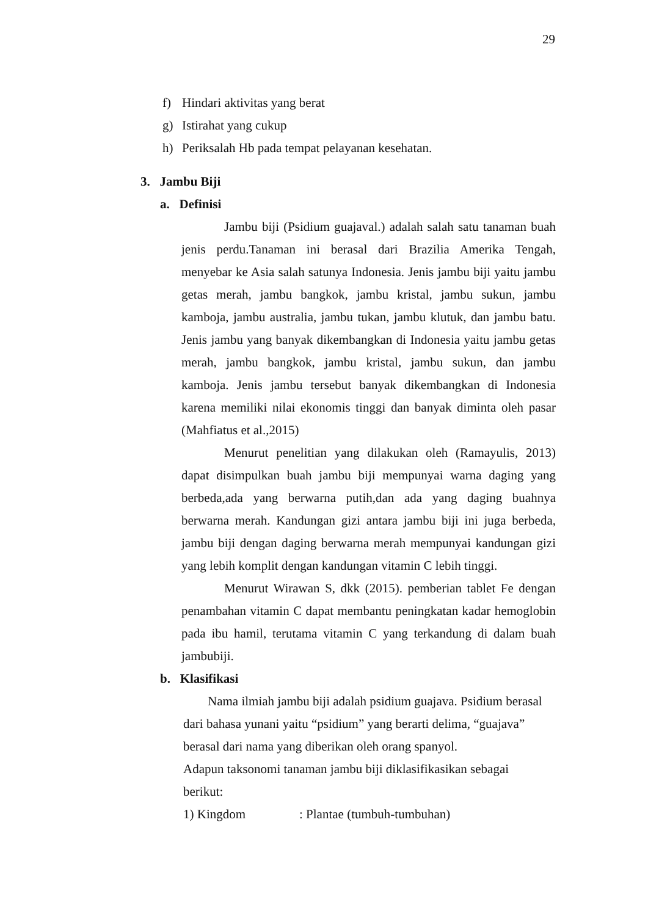29
f) Hindari aktivitas yang berat
g) Istirahat yang cukup
h) Periksalah Hb pada tempat pelayanan kesehatan.
3. Jambu Biji
a. Definisi
Jambu biji (Psidium guajaval.) adalah salah satu tanaman buah jenis perdu.Tanaman ini berasal dari Brazilia Amerika Tengah, menyebar ke Asia salah satunya Indonesia. Jenis jambu biji yaitu jambu getas merah, jambu bangkok, jambu kristal, jambu sukun, jambu kamboja, jambu australia, jambu tukan, jambu klutuk, dan jambu batu. Jenis jambu yang banyak dikembangkan di Indonesia yaitu jambu getas merah, jambu bangkok, jambu kristal, jambu sukun, dan jambu kamboja. Jenis jambu tersebut banyak dikembangkan di Indonesia karena memiliki nilai ekonomis tinggi dan banyak diminta oleh pasar (Mahfiatus et al.,2015)
Menurut penelitian yang dilakukan oleh (Ramayulis, 2013) dapat disimpulkan buah jambu biji mempunyai warna daging yang berbeda,ada yang berwarna putih,dan ada yang daging buahnya berwarna merah. Kandungan gizi antara jambu biji ini juga berbeda, jambu biji dengan daging berwarna merah mempunyai kandungan gizi yang lebih komplit dengan kandungan vitamin C lebih tinggi.
Menurut Wirawan S, dkk (2015). pemberian tablet Fe dengan penambahan vitamin C dapat membantu peningkatan kadar hemoglobin pada ibu hamil, terutama vitamin C yang terkandung di dalam buah jambubiji.
b. Klasifikasi
Nama ilmiah jambu biji adalah psidium guajava. Psidium berasal dari bahasa yunani yaitu “psidium” yang berarti delima, “guajava” berasal dari nama yang diberikan oleh orang spanyol.
Adapun taksonomi tanaman jambu biji diklasifikasikan sebagai berikut:
1) Kingdom: Plantae (tumbuh-tumbuhan)